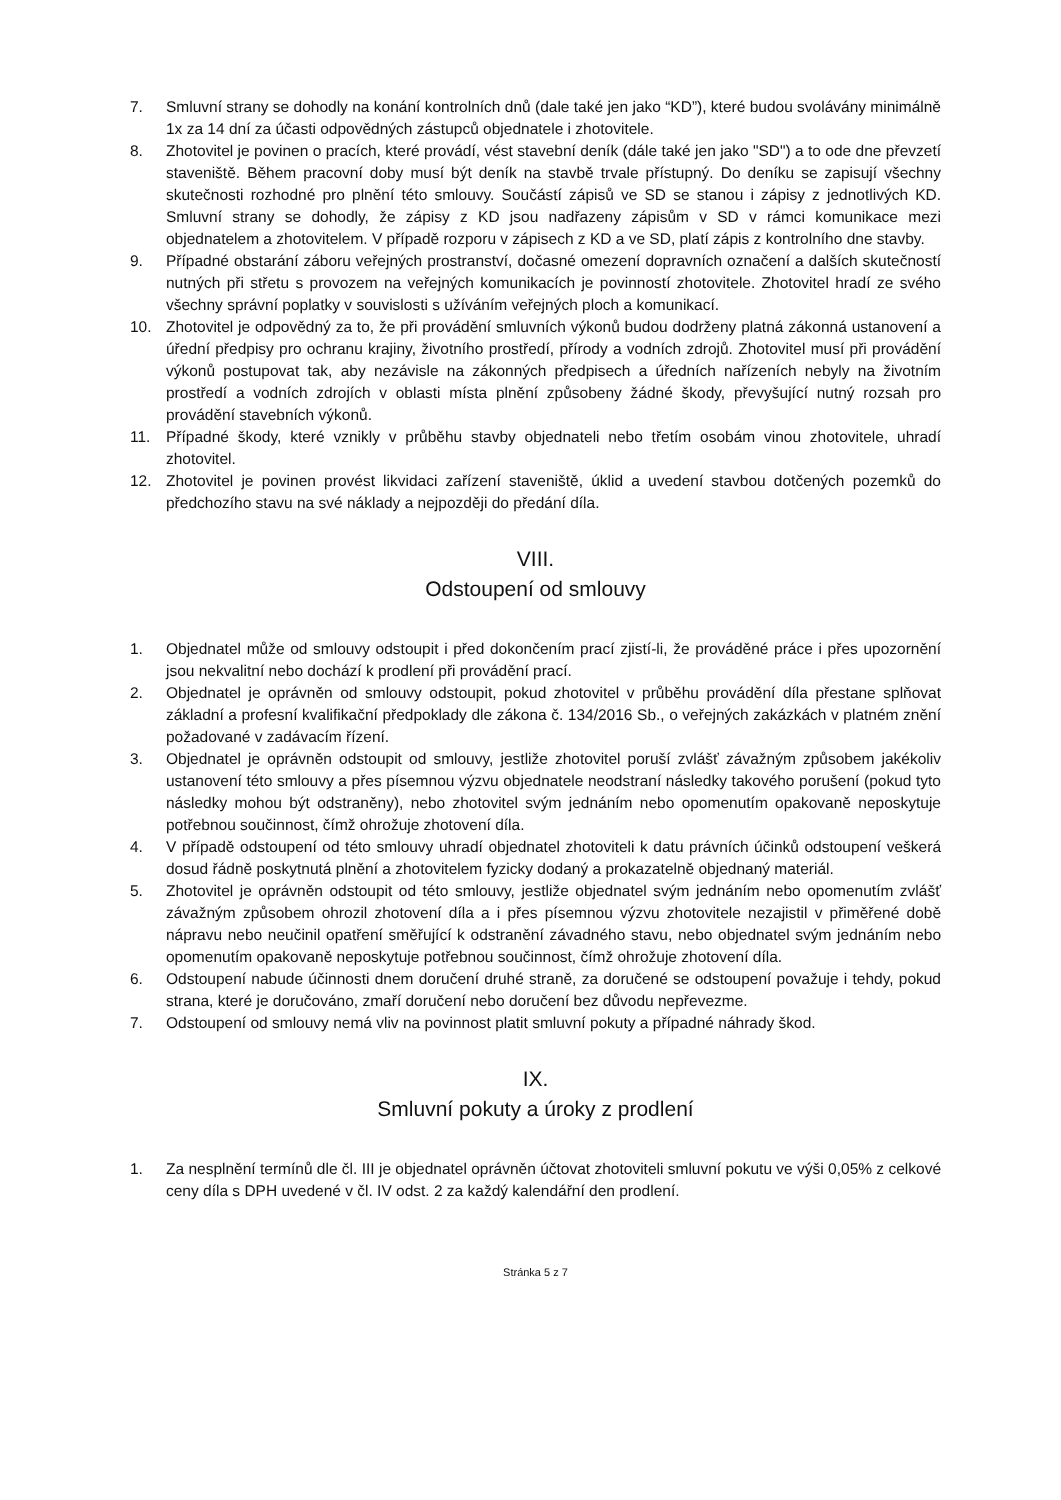7. Smluvní strany se dohodly na konání kontrolních dnů (dale také jen jako “KD”), které budou svolávány minimálně 1x za 14 dní za účasti odpovědných zástupců objednatele i zhotovitele.
8. Zhotovitel je povinen o pracích, které provádí, vést stavební deník (dále také jen jako "SD") a to ode dne převzetí staveniště. Během pracovní doby musí být deník na stavbě trvale přístupný. Do deníku se zapisují všechny skutečnosti rozhodné pro plnění této smlouvy. Součástí zápisů ve SD se stanou i zápisy z jednotlivých KD. Smluvní strany se dohodly, že zápisy z KD jsou nadřazeny zápisům v SD v rámci komunikace mezi objednatelem a zhotovitelem. V případě rozporu v zápisech z KD a ve SD, platí zápis z kontrolního dne stavby.
9. Případné obstarání záboru veřejných prostranství, dočasné omezení dopravních označení a dalších skutečností nutných při střetu s provozem na veřejných komunikacích je povinností zhotovitele. Zhotovitel hradí ze svého všechny správní poplatky v souvislosti s užíváním veřejných ploch a komunikací.
10. Zhotovitel je odpovědný za to, že při provádění smluvních výkonů budou dodrženy platná zákonná ustanovení a úřední předpisy pro ochranu krajiny, životního prostředí, přírody a vodních zdrojů. Zhotovitel musí při provádění výkonů postupovat tak, aby nezávisle na zákonných předpisech a úředních nařízeních nebyly na životním prostředí a vodních zdrojích v oblasti místa plnění způsobeny žádné škody, převyšující nutný rozsah pro provádění stavebních výkonů.
11. Případné škody, které vznikly v průběhu stavby objednateli nebo třetím osobám vinou zhotovitele, uhradí zhotovitel.
12. Zhotovitel je povinen provést likvidaci zařízení staveniště, úklid a uvedení stavbou dotčených pozemků do předchozího stavu na své náklady a nejpozději do předání díla.
VIII.
Odstoupení od smlouvy
1. Objednatel může od smlouvy odstoupit i před dokončením prací zjistí-li, že prováděné práce i přes upozornění jsou nekvalitní nebo dochází k prodlení při provádění prací.
2. Objednatel je oprávněn od smlouvy odstoupit, pokud zhotovitel v průběhu provádění díla přestane splňovat základní a profesní kvalifikační předpoklady dle zákona č. 134/2016 Sb., o veřejných zakázkách v platném znění požadované v zadávacím řízení.
3. Objednatel je oprávněn odstoupit od smlouvy, jestliže zhotovitel poruší zvlášť závažným způsobem jakékoliv ustanovení této smlouvy a přes písemnou výzvu objednatele neodstraní následky takového porušení (pokud tyto následky mohou být odstraněny), nebo zhotovitel svým jednáním nebo opomenutím opakovaně neposkytuje potřebnou součinnost, čímž ohrožuje zhotovení díla.
4. V případě odstoupení od této smlouvy uhradí objednatel zhotoviteli k datu právních účinků odstoupení veškerá dosud řádně poskytnutá plnění a zhotovitelem fyzicky dodaný a prokazatelně objednaný materiál.
5. Zhotovitel je oprávněn odstoupit od této smlouvy, jestliže objednatel svým jednáním nebo opomenutím zvlášť závažným způsobem ohrozil zhotovení díla a i přes písemnou výzvu zhotovitele nezajistil v přiměřené době nápravu nebo neučinil opatření směřující k odstranění závadného stavu, nebo objednatel svým jednáním nebo opomenutím opakovaně neposkytuje potřebnou součinnost, čímž ohrožuje zhotovení díla.
6. Odstoupení nabude účinnosti dnem doručení druhé straně, za doručené se odstoupení považuje i tehdy, pokud strana, které je doručováno, zmaří doručení nebo doručení bez důvodu nepřevezme.
7. Odstoupení od smlouvy nemá vliv na povinnost platit smluvní pokuty a případné náhrady škod.
IX.
Smluvní pokuty a úroky z prodlení
1. Za nesplnění termínů dle čl. III je objednatel oprávněn účtovat zhotoviteli smluvní pokutu ve výši 0,05% z celkové ceny díla s DPH uvedené v čl. IV odst. 2 za každý kalendářní den prodlení.
Stránka 5 z 7